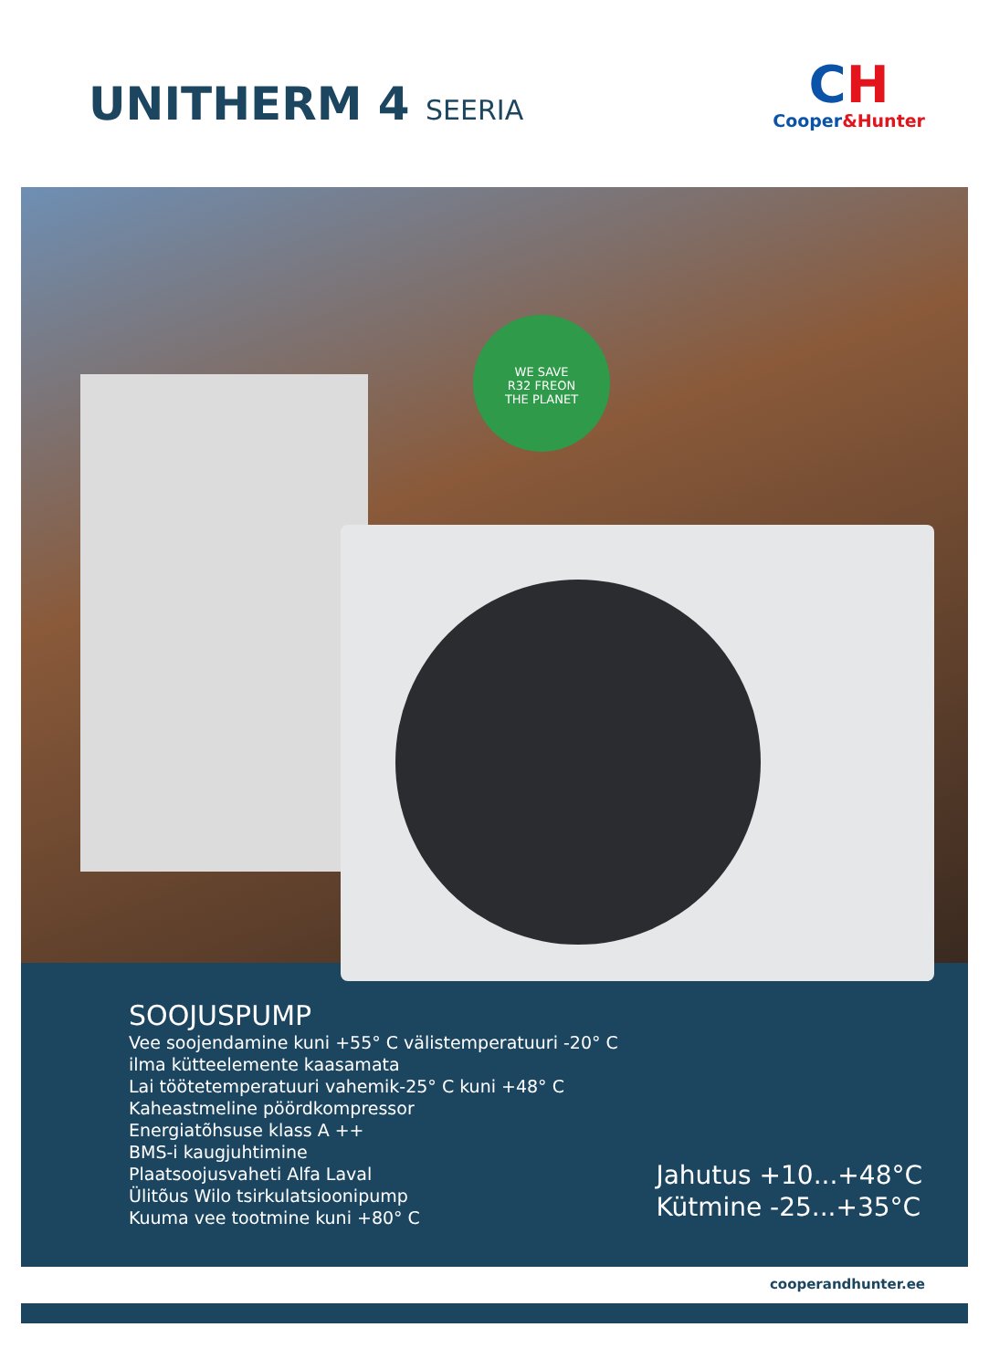UNITHERM 4 SEERIA
CH
Cooper&Hunter
WE SAVE
R32 FREON
THE PLANET
SOOJUSPUMP
Vee soojendamine kuni +55° C välistemperatuuri -20° C
ilma kütteelemente kaasamata
Lai töötetemperatuuri vahemik-25° C kuni +48° C
Kaheastmeline pöördkompressor
Energiatõhsuse klass A ++
BMS-i kaugjuhtimine
Plaatsoojusvaheti Alfa Laval
Ülitõus Wilo tsirkulatsioonipump
Kuuma vee tootmine kuni +80° C
Jahutus +10...+48°C
Kütmine -25...+35°C
cooperandhunter.ee